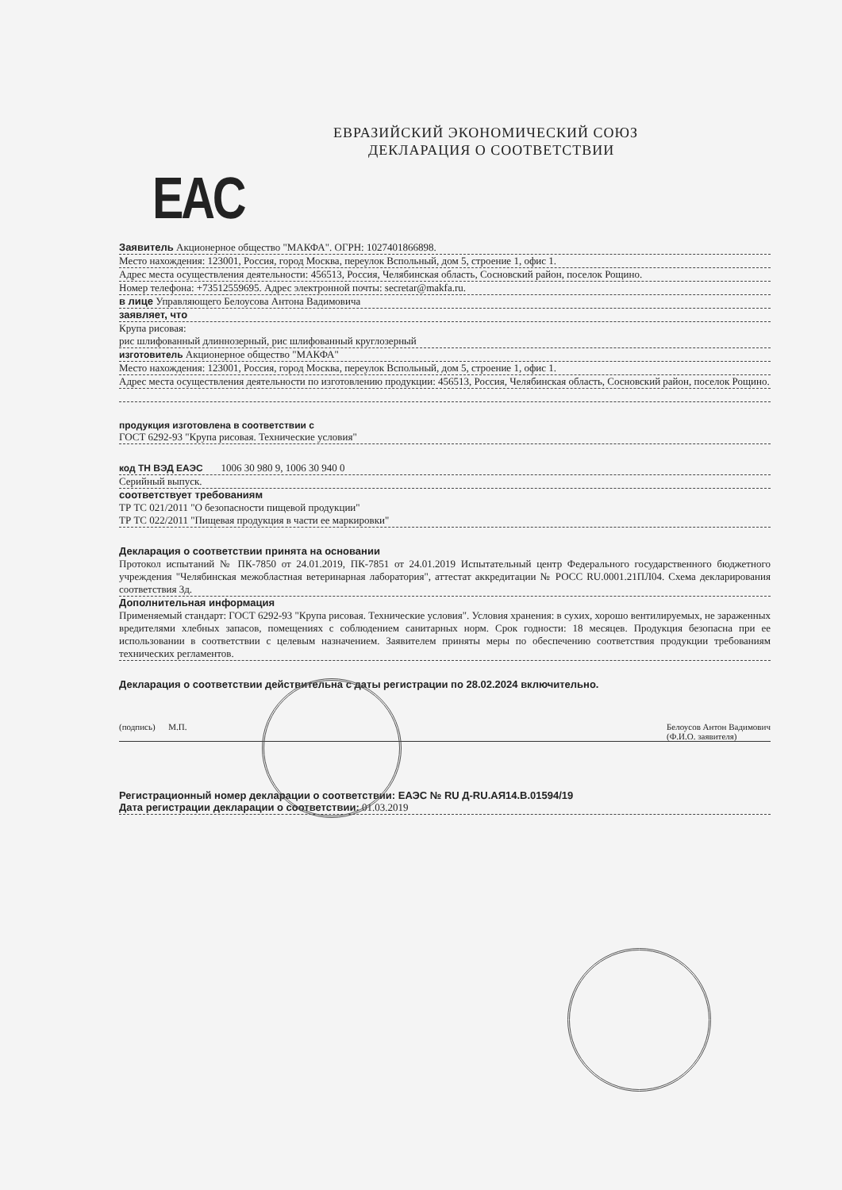ЕВРАЗИЙСКИЙ ЭКОНОМИЧЕСКИЙ СОЮЗ
ДЕКЛАРАЦИЯ О СООТВЕТСТВИИ
EAC
Заявитель Акционерное общество "МАКФА". ОГРН: 1027401866898.
Место нахождения: 123001, Россия, город Москва, переулок Вспольный, дом 5, строение 1, офис 1.
Адрес места осуществления деятельности: 456513, Россия, Челябинская область, Сосновский район, поселок Рощино.
Номер телефона: +73512559695. Адрес электронной почты: secretar@makfa.ru.
в лице Управляющего Белоусова Антона Вадимовича
заявляет, что
Крупа рисовая:
рис шлифованный длиннозерный, рис шлифованный круглозерный
изготовитель Акционерное общество "МАКФА"
Место нахождения: 123001, Россия, город Москва, переулок Вспольный, дом 5, строение 1, офис 1.
Адрес места осуществления деятельности по изготовлению продукции: 456513, Россия, Челябинская область, Сосновский район, поселок Рощино.
продукция изготовлена в соответствии с
ГОСТ 6292-93 "Крупа рисовая. Технические условия"
код ТН ВЭД ЕАЭС 1006 30 980 9, 1006 30 940 0
Серийный выпуск.
соответствует требованиям
ТР ТС 021/2011 "О безопасности пищевой продукции"
ТР ТС 022/2011 "Пищевая продукция в части ее маркировки"
Декларация о соответствии принята на основании
Протокол испытаний № ПК-7850 от 24.01.2019, ПК-7851 от 24.01.2019 Испытательный центр Федерального государственного бюджетного учреждения "Челябинская межобластная ветеринарная лаборатория", аттестат аккредитации № РОСС RU.0001.21ПЛ04. Схема декларирования соответствия 3д.
Дополнительная информация
Применяемый стандарт: ГОСТ 6292-93 "Крупа рисовая. Технические условия". Условия хранения: в сухих, хорошо вентилируемых, не зараженных вредителями хлебных запасов, помещениях с соблюдением санитарных норм. Срок годности: 18 месяцев. Продукция безопасна при ее использовании в соответствии с целевым назначением. Заявителем приняты меры по обеспечению соответствия продукции требованиям технических регламентов.
Декларация о соответствии действительна с даты регистрации по 28.02.2024 включительно.
(подпись) М.П. Белоусов Антон Вадимович
(Ф.И.О. заявителя)
Регистрационный номер декларации о соответствии: ЕАЭС № RU Д-RU.АЯ14.В.01594/19
Дата регистрации декларации о соответствии: 01.03.2019